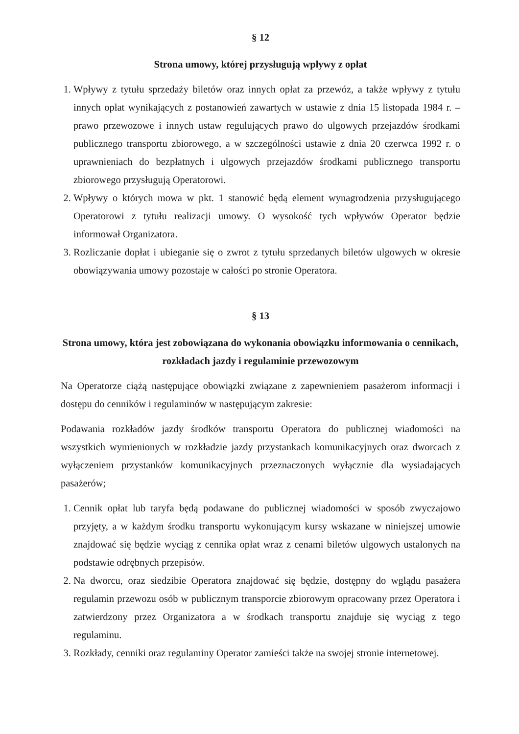§ 12
Strona umowy, której przysługują wpływy z opłat
1. Wpływy z tytułu sprzedaży biletów oraz innych opłat za przewóz, a także wpływy z tytułu innych opłat wynikających z postanowień zawartych w ustawie z dnia 15 listopada 1984 r. – prawo przewozowe i innych ustaw regulujących prawo do ulgowych przejazdów środkami publicznego transportu zbiorowego, a w szczególności ustawie z dnia 20 czerwca 1992 r. o uprawnieniach do bezpłatnych i ulgowych przejazdów środkami publicznego transportu zbiorowego przysługują Operatorowi.
2. Wpływy o których mowa w pkt. 1 stanowić będą element wynagrodzenia przysługującego Operatorowi z tytułu realizacji umowy. O wysokość tych wpływów Operator będzie informował Organizatora.
3. Rozliczanie dopłat i ubieganie się o zwrot z tytułu sprzedanych biletów ulgowych w okresie obowiązywania umowy pozostaje w całości po stronie Operatora.
§ 13
Strona umowy, która jest zobowiązana do wykonania obowiązku informowania o cennikach, rozkładach jazdy i regulaminie przewozowym
Na Operatorze ciążą następujące obowiązki związane z zapewnieniem pasażerom informacji i dostępu do cenników i regulaminów w następującym zakresie:
Podawania rozkładów jazdy środków transportu Operatora do publicznej wiadomości na wszystkich wymienionych w rozkładzie jazdy przystankach komunikacyjnych oraz dworcach z wyłączeniem przystanków komunikacyjnych przeznaczonych wyłącznie dla wysiadających pasażerów;
1. Cennik opłat lub taryfa będą podawane do publicznej wiadomości w sposób zwyczajowo przyjęty, a w każdym środku transportu wykonującym kursy wskazane w niniejszej umowie znajdować się będzie wyciąg z cennika opłat wraz z cenami biletów ulgowych ustalonych na podstawie odrębnych przepisów.
2. Na dworcu, oraz siedzibie Operatora znajdować się będzie, dostępny do wglądu pasażera regulamin przewozu osób w publicznym transporcie zbiorowym opracowany przez Operatora i zatwierdzony przez Organizatora a w środkach transportu znajduje się wyciąg z tego regulaminu.
3. Rozkłady, cenniki oraz regulaminy Operator zamieści także na swojej stronie internetowej.